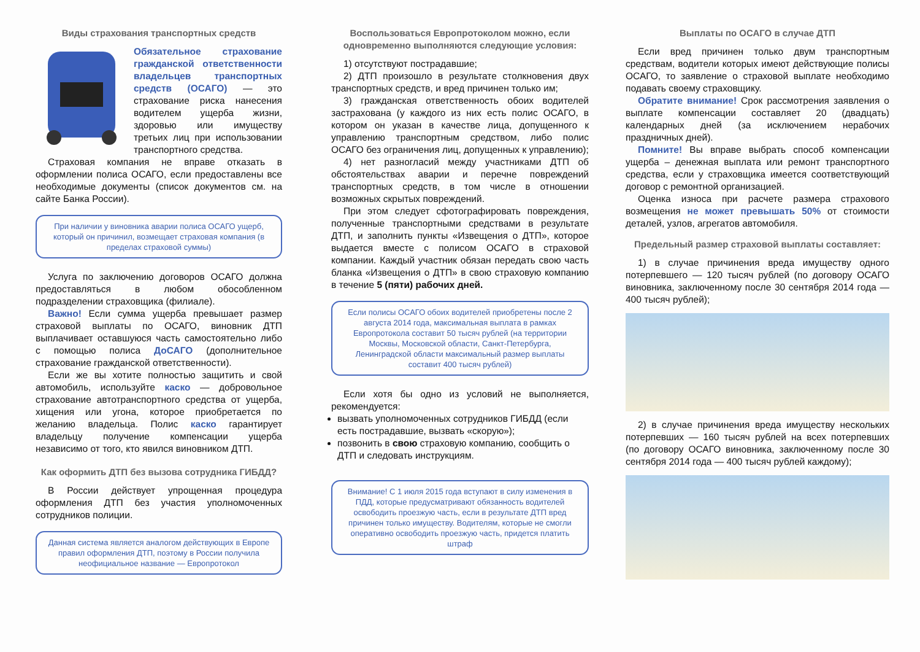Виды страхования транспортных средств
Обязательное страхование гражданской ответственности владельцев транспортных средств (ОСАГО) — это страхование риска нанесения водителем ущерба жизни, здоровью или имуществу третьих лиц при использовании транспортного средства.
Страховая компания не вправе отказать в оформлении полиса ОСАГО, если предоставлены все необходимые документы (список документов см. на сайте Банка России).
При наличии у виновника аварии полиса ОСАГО ущерб, который он причинил, возмещает страховая компания (в пределах страховой суммы)
Услуга по заключению договоров ОСАГО должна предоставляться в любом обособленном подразделении страховщика (филиале).
Важно! Если сумма ущерба превышает размер страховой выплаты по ОСАГО, виновник ДТП выплачивает оставшуюся часть самостоятельно либо с помощью полиса ДоСАГО (дополнительное страхование гражданской ответственности).
Если же вы хотите полностью защитить и свой автомобиль, используйте каско — добровольное страхование автотранспортного средства от ущерба, хищения или угона, которое приобретается по желанию владельца. Полис каско гарантирует владельцу получение компенсации ущерба независимо от того, кто явился виновником ДТП.
Как оформить ДТП без вызова сотрудника ГИБДД?
В России действует упрощенная процедура оформления ДТП без участия уполномоченных сотрудников полиции.
Данная система является аналогом действующих в Европе правил оформления ДТП, поэтому в России получила неофициальное название — Европротокол
Воспользоваться Европротоколом можно, если одновременно выполняются следующие условия:
1) отсутствуют пострадавшие;
2) ДТП произошло в результате столкновения двух транспортных средств, и вред причинен только им;
3) гражданская ответственность обоих водителей застрахована (у каждого из них есть полис ОСАГО, в котором он указан в качестве лица, допущенного к управлению транспортным средством, либо полис ОСАГО без ограничения лиц, допущенных к управлению);
4) нет разногласий между участниками ДТП об обстоятельствах аварии и перечне повреждений транспортных средств, в том числе в отношении возможных скрытых повреждений.
При этом следует сфотографировать повреждения, полученные транспортными средствами в результате ДТП, и заполнить пункты «Извещения о ДТП», которое выдается вместе с полисом ОСАГО в страховой компании. Каждый участник обязан передать свою часть бланка «Извещения о ДТП» в свою страховую компанию в течение 5 (пяти) рабочих дней.
Если полисы ОСАГО обоих водителей приобретены после 2 августа 2014 года, максимальная выплата в рамках Европротокола составит 50 тысяч рублей (на территории Москвы, Московской области, Санкт-Петербурга, Ленинградской области максимальный размер выплаты составит 400 тысяч рублей)
Если хотя бы одно из условий не выполняется, рекомендуется:
вызвать уполномоченных сотрудников ГИБДД (если есть пострадавшие, вызвать «скорую»);
позвонить в свою страховую компанию, сообщить о ДТП и следовать инструкциям.
Внимание! С 1 июля 2015 года вступают в силу изменения в ПДД, которые предусматривают обязанность водителей освободить проезжую часть, если в результате ДТП вред причинен только имуществу. Водителям, которые не смогли оперативно освободить проезжую часть, придется платить штраф
Выплаты по ОСАГО в случае ДТП
Если вред причинен только двум транспортным средствам, водители которых имеют действующие полисы ОСАГО, то заявление о страховой выплате необходимо подавать своему страховщику.
Обратите внимание! Срок рассмотрения заявления о выплате компенсации составляет 20 (двадцать) календарных дней (за исключением нерабочих праздничных дней).
Помните! Вы вправе выбрать способ компенсации ущерба – денежная выплата или ремонт транспортного средства, если у страховщика имеется соответствующий договор с ремонтной организацией.
Оценка износа при расчете размера страхового возмещения не может превышать 50% от стоимости деталей, узлов, агрегатов автомобиля.
Предельный размер страховой выплаты составляет:
1) в случае причинения вреда имуществу одного потерпевшего — 120 тысяч рублей (по договору ОСАГО виновника, заключенному после 30 сентября 2014 года — 400 тысяч рублей);
2) в случае причинения вреда имуществу нескольких потерпевших — 160 тысяч рублей на всех потерпевших (по договору ОСАГО виновника, заключенному после 30 сентября 2014 года — 400 тысяч рублей каждому);